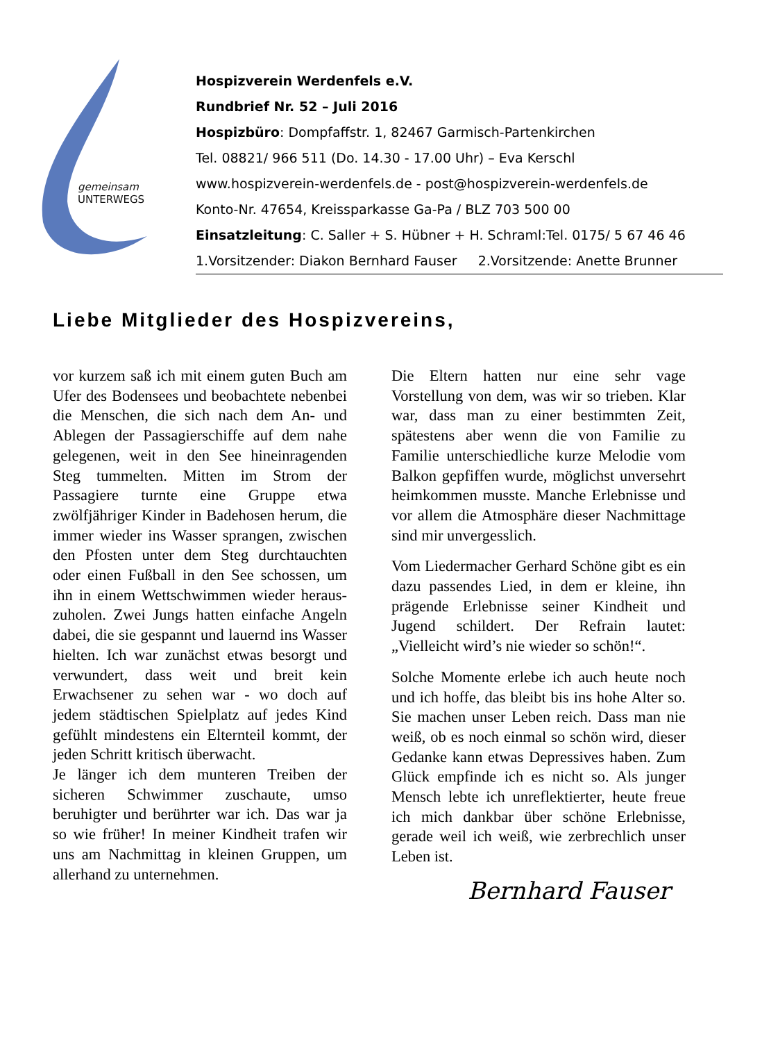gemeinsam
UNTERWEGS
Hospizverein Werdenfels e.V.
Rundbrief Nr. 52 – Juli 2016
Hospizbüro: Dompfaffstr. 1, 82467 Garmisch-Partenkirchen
Tel. 08821/ 966 511 (Do. 14.30 - 17.00 Uhr) – Eva Kerschl
www.hospizverein-werdenfels.de - post@hospizverein-werdenfels.de
Konto-Nr. 47654, Kreissparkasse Ga-Pa / BLZ 703 500 00
Einsatzleitung: C. Saller + S. Hübner + H. Schraml:Tel. 0175/ 5 67 46 46
1.Vorsitzender: Diakon Bernhard Fauser 2.Vorsitzende: Anette Brunner
Liebe Mitglieder des Hospizvereins,
vor kurzem saß ich mit einem guten Buch am Ufer des Bodensees und beobachtete nebenbei die Menschen, die sich nach dem An- und Ablegen der Passagierschiffe auf dem nahe gelegenen, weit in den See hineinragenden Steg tummelten. Mitten im Strom der Passagiere turnte eine Gruppe etwa zwölfjähriger Kinder in Badehosen herum, die immer wieder ins Wasser sprangen, zwischen den Pfosten unter dem Steg durchtauchten oder einen Fußball in den See schossen, um ihn in einem Wettschwimmen wieder heraus-zuholen. Zwei Jungs hatten einfache Angeln dabei, die sie gespannt und lauernd ins Wasser hielten. Ich war zunächst etwas besorgt und verwundert, dass weit und breit kein Erwachsener zu sehen war - wo doch auf jedem städtischen Spielplatz auf jedes Kind gefühlt mindestens ein Elternteil kommt, der jeden Schritt kritisch überwacht.
Je länger ich dem munteren Treiben der sicheren Schwimmer zuschaute, umso beruhigter und berührter war ich. Das war ja so wie früher! In meiner Kindheit trafen wir uns am Nachmittag in kleinen Gruppen, um allerhand zu unternehmen.
Die Eltern hatten nur eine sehr vage Vorstellung von dem, was wir so trieben. Klar war, dass man zu einer bestimmten Zeit, spätestens aber wenn die von Familie zu Familie unterschiedliche kurze Melodie vom Balkon gepfiffen wurde, möglichst unversehrt heimkommen musste. Manche Erlebnisse und vor allem die Atmosphäre dieser Nachmittage sind mir unvergesslich.
Vom Liedermacher Gerhard Schöne gibt es ein dazu passendes Lied, in dem er kleine, ihn prägende Erlebnisse seiner Kindheit und Jugend schildert. Der Refrain lautet: „Vielleicht wird’s nie wieder so schön!“.
Solche Momente erlebe ich auch heute noch und ich hoffe, das bleibt bis ins hohe Alter so. Sie machen unser Leben reich. Dass man nie weiß, ob es noch einmal so schön wird, dieser Gedanke kann etwas Depressives haben. Zum Glück empfinde ich es nicht so. Als junger Mensch lebte ich unreflektierter, heute freue ich mich dankbar über schöne Erlebnisse, gerade weil ich weiß, wie zerbrechlich unser Leben ist.
Bernhard Fauser